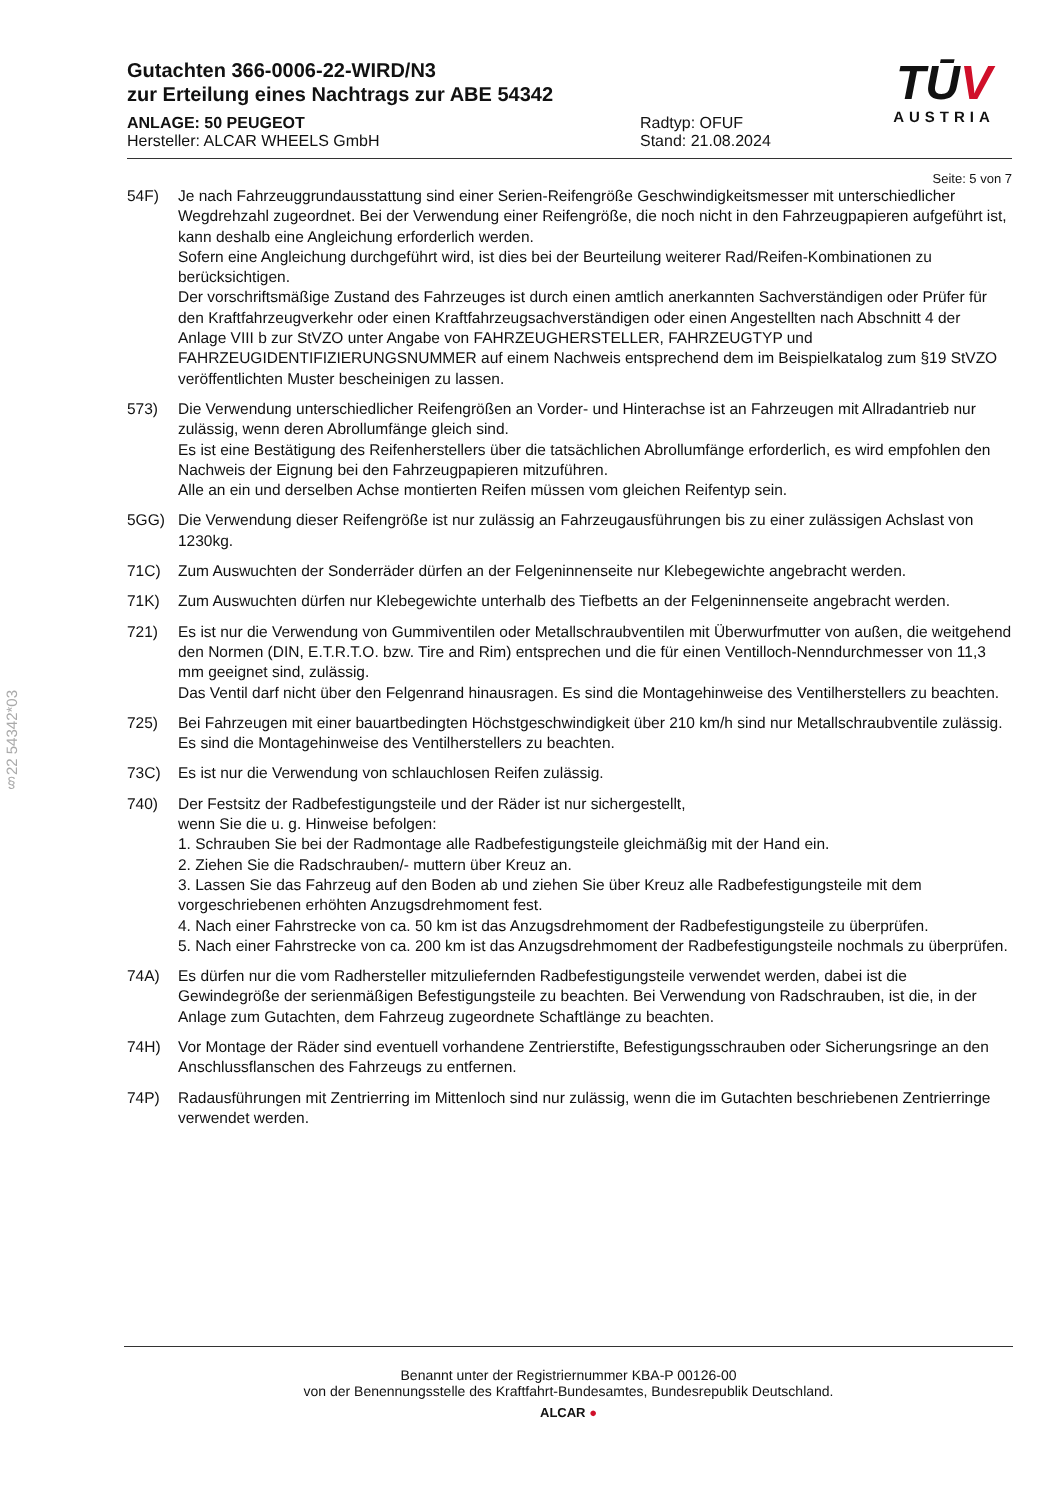§22 54342*03
TŪV
AUSTRIA
Gutachten 366-0006-22-WIRD/N3
zur Erteilung eines Nachtrags zur ABE 54342
ANLAGE: 50 PEUGEOT
Hersteller: ALCAR WHEELS GmbH
Radtyp: OFUF
Stand: 21.08.2024
Seite: 5 von 7
54F) Je nach Fahrzeuggrundausstattung sind einer Serien-Reifengröße Geschwindigkeitsmesser mit unterschiedlicher Wegdrehzahl zugeordnet. Bei der Verwendung einer Reifengröße, die noch nicht in den Fahrzeugpapieren aufgeführt ist, kann deshalb eine Angleichung erforderlich werden.
Sofern eine Angleichung durchgeführt wird, ist dies bei der Beurteilung weiterer Rad/Reifen-Kombinationen zu berücksichtigen.
Der vorschriftsmäßige Zustand des Fahrzeuges ist durch einen amtlich anerkannten Sachverständigen oder Prüfer für den Kraftfahrzeugverkehr oder einen Kraftfahrzeugsachverständigen oder einen Angestellten nach Abschnitt 4 der Anlage VIII b zur StVZO unter Angabe von FAHRZEUGHERSTELLER, FAHRZEUGTYP und FAHRZEUGIDENTIFIZIERUNGSNUMMER auf einem Nachweis entsprechend dem im Beispielkatalog zum §19 StVZO veröffentlichten Muster bescheinigen zu lassen.
573) Die Verwendung unterschiedlicher Reifengrößen an Vorder- und Hinterachse ist an Fahrzeugen mit Allradantrieb nur zulässig, wenn deren Abrollumfänge gleich sind.
Es ist eine Bestätigung des Reifenherstellers über die tatsächlichen Abrollumfänge erforderlich, es wird empfohlen den Nachweis der Eignung bei den Fahrzeugpapieren mitzuführen.
Alle an ein und derselben Achse montierten Reifen müssen vom gleichen Reifentyp sein.
5GG) Die Verwendung dieser Reifengröße ist nur zulässig an Fahrzeugausführungen bis zu einer zulässigen Achslast von 1230kg.
71C) Zum Auswuchten der Sonderräder dürfen an der Felgeninnenseite nur Klebegewichte angebracht werden.
71K) Zum Auswuchten dürfen nur Klebegewichte unterhalb des Tiefbetts an der Felgeninnenseite angebracht werden.
721) Es ist nur die Verwendung von Gummiventilen oder Metallschraubventilen mit Überwurfmutter von außen, die weitgehend den Normen (DIN, E.T.R.T.O. bzw. Tire and Rim) entsprechen und die für einen Ventilloch-Nenndurchmesser von 11,3 mm geeignet sind, zulässig.
Das Ventil darf nicht über den Felgenrand hinausragen. Es sind die Montagehinweise des Ventilherstellers zu beachten.
725) Bei Fahrzeugen mit einer bauartbedingten Höchstgeschwindigkeit über 210 km/h sind nur Metallschraubventile zulässig. Es sind die Montagehinweise des Ventilherstellers zu beachten.
73C) Es ist nur die Verwendung von schlauchlosen Reifen zulässig.
740) Der Festsitz der Radbefestigungsteile und der Räder ist nur sichergestellt,
wenn Sie die u. g. Hinweise befolgen:
1. Schrauben Sie bei der Radmontage alle Radbefestigungsteile gleichmäßig mit der Hand ein.
2. Ziehen Sie die Radschrauben/- muttern über Kreuz an.
3. Lassen Sie das Fahrzeug auf den Boden ab und ziehen Sie über Kreuz alle Radbefestigungsteile mit dem vorgeschriebenen erhöhten Anzugsdrehmoment fest.
4. Nach einer Fahrstrecke von ca. 50 km ist das Anzugsdrehmoment der Radbefestigungsteile zu überprüfen.
5. Nach einer Fahrstrecke von ca. 200 km ist das Anzugsdrehmoment der Radbefestigungsteile nochmals zu überprüfen.
74A) Es dürfen nur die vom Radhersteller mitzuliefernden Radbefestigungsteile verwendet werden, dabei ist die Gewindegröße der serienmäßigen Befestigungsteile zu beachten. Bei Verwendung von Radschrauben, ist die, in der Anlage zum Gutachten, dem Fahrzeug zugeordnete Schaftlänge zu beachten.
74H) Vor Montage der Räder sind eventuell vorhandene Zentrierstifte, Befestigungsschrauben oder Sicherungsringe an den Anschlussflanschen des Fahrzeugs zu entfernen.
74P) Radausführungen mit Zentrierring im Mittenloch sind nur zulässig, wenn die im Gutachten beschriebenen Zentrierringe verwendet werden.
Benannt unter der Registriernummer KBA-P 00126-00
von der Benennungsstelle des Kraftfahrt-Bundesamtes, Bundesrepublik Deutschland.
ALCAR ●